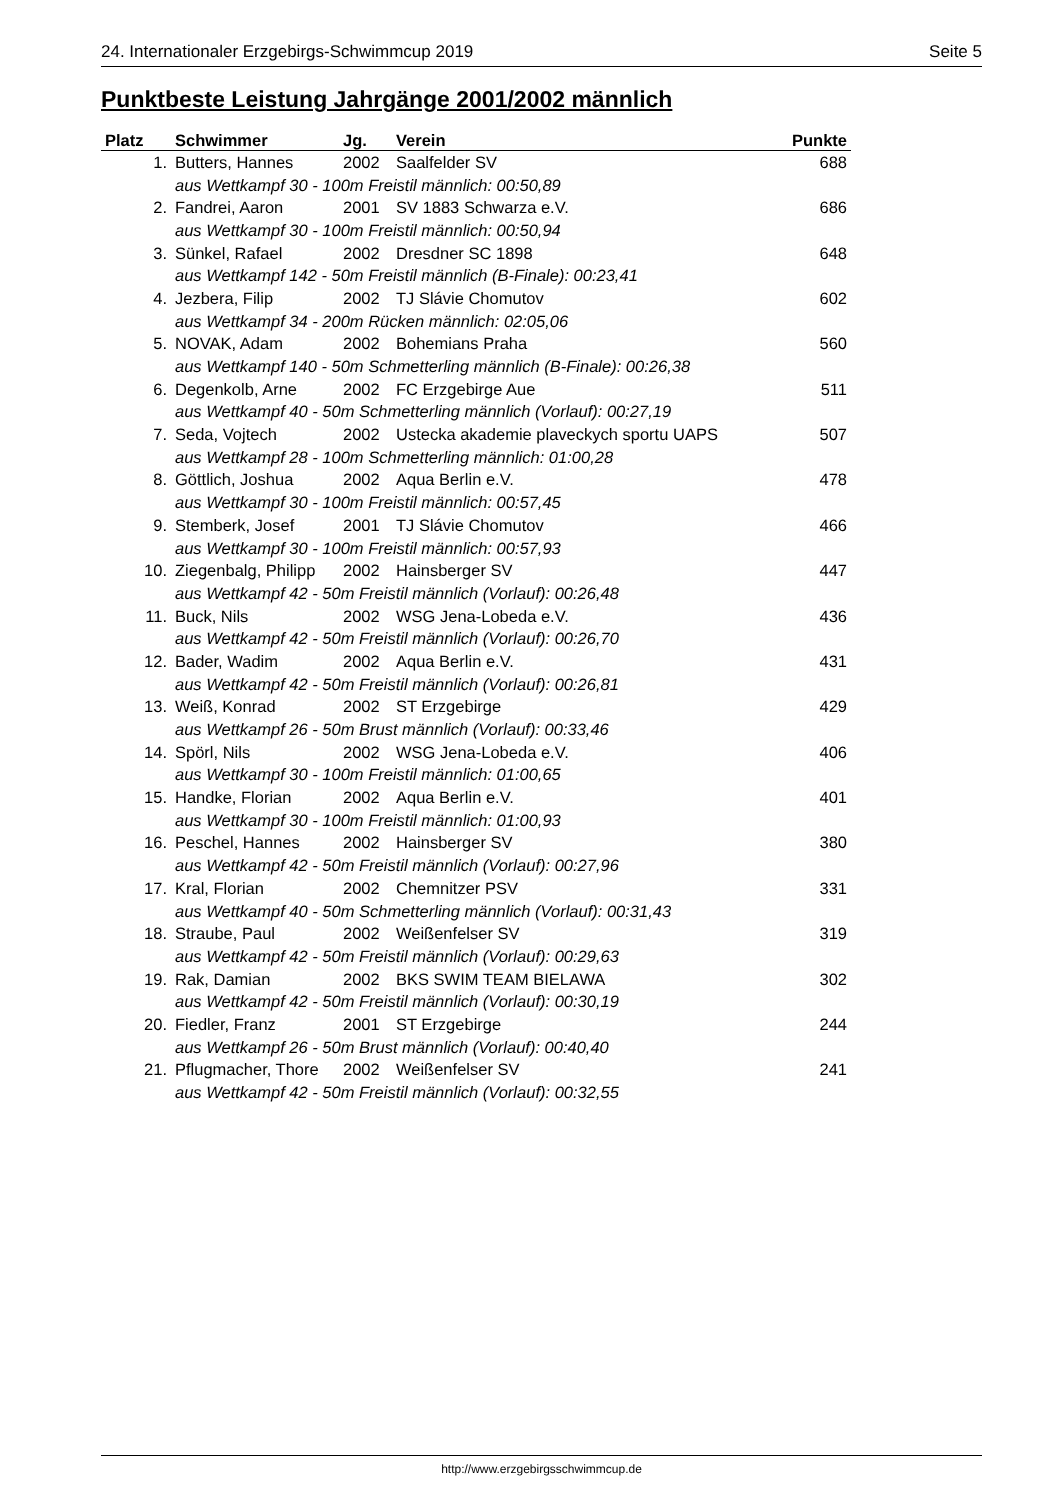24. Internationaler Erzgebirgs-Schwimmcup 2019 Seite 5
Punktbeste Leistung Jahrgänge 2001/2002 männlich
| Platz | Schwimmer | Jg. | Verein | Punkte |
| --- | --- | --- | --- | --- |
| 1. | Butters, Hannes | 2002 | Saalfelder SV | 688 |
| | aus Wettkampf 30 - 100m Freistil männlich: 00:50,89 | | | |
| 2. | Fandrei, Aaron | 2001 | SV 1883 Schwarza e.V. | 686 |
| | aus Wettkampf 30 - 100m Freistil männlich: 00:50,94 | | | |
| 3. | Sünkel, Rafael | 2002 | Dresdner SC 1898 | 648 |
| | aus Wettkampf 142 - 50m Freistil männlich (B-Finale): 00:23,41 | | | |
| 4. | Jezbera, Filip | 2002 | TJ Slávie Chomutov | 602 |
| | aus Wettkampf 34 - 200m Rücken männlich: 02:05,06 | | | |
| 5. | NOVAK, Adam | 2002 | Bohemians Praha | 560 |
| | aus Wettkampf 140 - 50m Schmetterling männlich (B-Finale): 00:26,38 | | | |
| 6. | Degenkolb, Arne | 2002 | FC Erzgebirge Aue | 511 |
| | aus Wettkampf 40 - 50m Schmetterling männlich (Vorlauf): 00:27,19 | | | |
| 7. | Seda, Vojtech | 2002 | Ustecka akademie plaveckych sportu UAPS | 507 |
| | aus Wettkampf 28 - 100m Schmetterling männlich: 01:00,28 | | | |
| 8. | Göttlich, Joshua | 2002 | Aqua Berlin e.V. | 478 |
| | aus Wettkampf 30 - 100m Freistil männlich: 00:57,45 | | | |
| 9. | Stemberk, Josef | 2001 | TJ Slávie Chomutov | 466 |
| | aus Wettkampf 30 - 100m Freistil männlich: 00:57,93 | | | |
| 10. | Ziegenbalg, Philipp | 2002 | Hainsberger SV | 447 |
| | aus Wettkampf 42 - 50m Freistil männlich (Vorlauf): 00:26,48 | | | |
| 11. | Buck, Nils | 2002 | WSG Jena-Lobeda e.V. | 436 |
| | aus Wettkampf 42 - 50m Freistil männlich (Vorlauf): 00:26,70 | | | |
| 12. | Bader, Wadim | 2002 | Aqua Berlin e.V. | 431 |
| | aus Wettkampf 42 - 50m Freistil männlich (Vorlauf): 00:26,81 | | | |
| 13. | Weiß, Konrad | 2002 | ST Erzgebirge | 429 |
| | aus Wettkampf 26 - 50m Brust männlich (Vorlauf): 00:33,46 | | | |
| 14. | Spörl, Nils | 2002 | WSG Jena-Lobeda e.V. | 406 |
| | aus Wettkampf 30 - 100m Freistil männlich: 01:00,65 | | | |
| 15. | Handke, Florian | 2002 | Aqua Berlin e.V. | 401 |
| | aus Wettkampf 30 - 100m Freistil männlich: 01:00,93 | | | |
| 16. | Peschel, Hannes | 2002 | Hainsberger SV | 380 |
| | aus Wettkampf 42 - 50m Freistil männlich (Vorlauf): 00:27,96 | | | |
| 17. | Kral, Florian | 2002 | Chemnitzer PSV | 331 |
| | aus Wettkampf 40 - 50m Schmetterling männlich (Vorlauf): 00:31,43 | | | |
| 18. | Straube, Paul | 2002 | Weißenfelser SV | 319 |
| | aus Wettkampf 42 - 50m Freistil männlich (Vorlauf): 00:29,63 | | | |
| 19. | Rak, Damian | 2002 | BKS SWIM TEAM BIELAWA | 302 |
| | aus Wettkampf 42 - 50m Freistil männlich (Vorlauf): 00:30,19 | | | |
| 20. | Fiedler, Franz | 2001 | ST Erzgebirge | 244 |
| | aus Wettkampf 26 - 50m Brust männlich (Vorlauf): 00:40,40 | | | |
| 21. | Pflugmacher, Thore | 2002 | Weißenfelser SV | 241 |
| | aus Wettkampf 42 - 50m Freistil männlich (Vorlauf): 00:32,55 | | | |
http://www.erzgebirgsschwimmcup.de